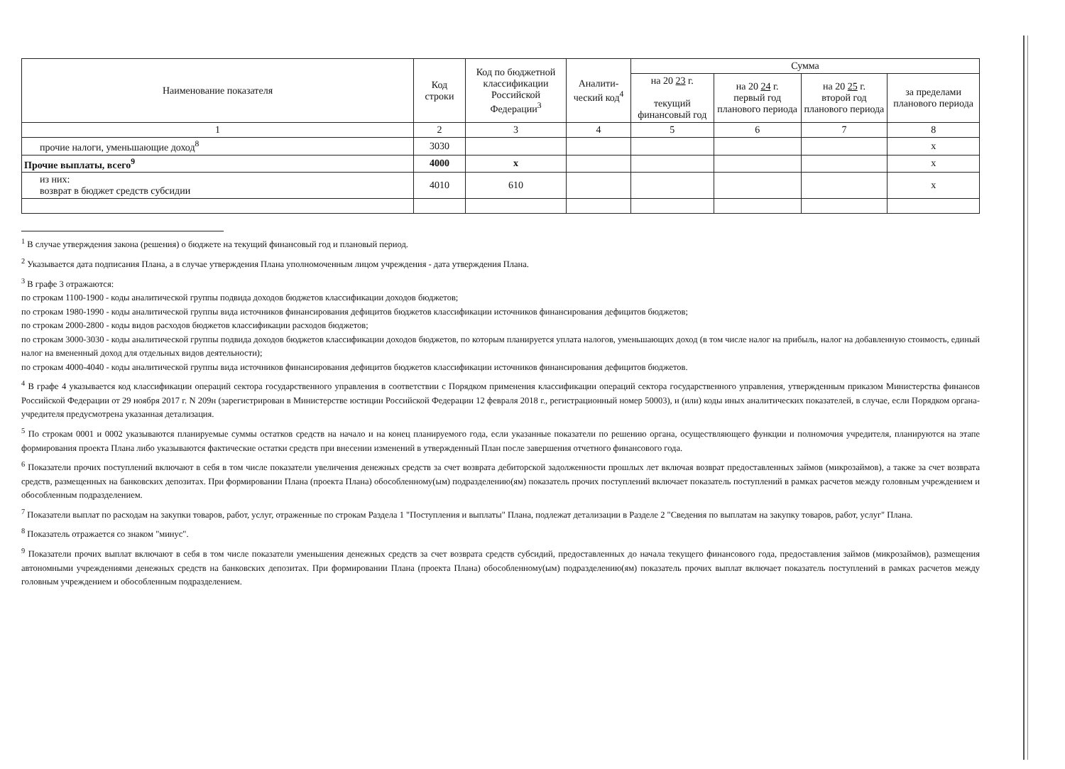| Наименование показателя | Код строки | Код по бюджетной классификации Российской Федерации<sup>3</sup> | Аналити-ческий код<sup>4</sup> | Сумма | | | |
| --- | --- | --- | --- | --- | --- | --- | --- |
| | | | | на 20 23 г. текущий финансовый год | на 20 24 г. первый год планового периода | на 20 25 г. второй год планового периода | за пределами планового периода |
| 1 | 2 | 3 | 4 | 5 | 6 | 7 | 8 |
| прочие налоги, уменьшающие доход<sup>8</sup> | 3030 | | | | | | х |
| Прочие выплаты, всего<sup>9</sup> | 4000 | х | | | | | х |
| из них: возврат в бюджет средств субсидии | 4010 | 610 | | | | | х |
<sup>1</sup> В случае утверждения закона (решения) о бюджете на текущий финансовый год и плановый период.
<sup>2</sup> Указывается дата подписания Плана, а в случае утверждения Плана уполномоченным лицом учреждения - дата утверждения Плана.
<sup>3</sup> В графе 3 отражаются:
по строкам 1100-1900 - коды аналитической группы подвида доходов бюджетов классификации доходов бюджетов;
по строкам 1980-1990 - коды аналитической группы вида источников финансирования дефицитов бюджетов классификации источников финансирования дефицитов бюджетов;
по строкам 2000-2800 - коды видов расходов бюджетов классификации расходов бюджетов;
по строкам 3000-3030 - коды аналитической группы подвида доходов бюджетов классификации доходов бюджетов, по которым планируется уплата налогов, уменьшающих доход (в том числе налог на прибыль, налог на добавленную стоимость, единый налог на вмененный доход для отдельных видов деятельности);
по строкам 4000-4040 - коды аналитической группы вида источников финансирования дефицитов бюджетов классификации источников финансирования дефицитов бюджетов.
<sup>4</sup> В графе 4 указывается код классификации операций сектора государственного управления в соответствии с Порядком применения классификации операций сектора государственного управления, утвержденным приказом Министерства финансов Российской Федерации от 29 ноября 2017 г. N 209н (зарегистрирован в Министерстве юстиции Российской Федерации 12 февраля 2018 г., регистрационный номер 50003), и (или) коды иных аналитических показателей, в случае, если Порядком органа-учредителя предусмотрена указанная детализация.
<sup>5</sup> По строкам 0001 и 0002 указываются планируемые суммы остатков средств на начало и на конец планируемого года, если указанные показатели по решению органа, осуществляющего функции и полномочия учредителя, планируются на этапе формирования проекта Плана либо указываются фактические остатки средств при внесении изменений в утвержденный План после завершения отчетного финансового года.
<sup>6</sup> Показатели прочих поступлений включают в себя в том числе показатели увеличения денежных средств за счет возврата дебиторской задолженности прошлых лет включая возврат предоставленных займов (микрозаймов), а также за счет возврата средств, размещенных на банковских депозитах. При формировании Плана (проекта Плана) обособленному(ым) подразделению(ям) показатель прочих поступлений включает показатель поступлений в рамках расчетов между головным учреждением и обособленным подразделением.
<sup>7</sup> Показатели выплат по расходам на закупки товаров, работ, услуг, отраженные по строкам Раздела 1 "Поступления и выплаты" Плана, подлежат детализации в Разделе 2 "Сведения по выплатам на закупку товаров, работ, услуг" Плана.
<sup>8</sup> Показатель отражается со знаком "минус".
<sup>9</sup> Показатели прочих выплат включают в себя в том числе показатели уменьшения денежных средств за счет возврата средств субсидий, предоставленных до начала текущего финансового года, предоставления займов (микрозаймов), размещения автономными учреждениями денежных средств на банковских депозитах. При формировании Плана (проекта Плана) обособленному(ым) подразделению(ям) показатель прочих выплат включает показатель поступлений в рамках расчетов между головным учреждением и обособленным подразделением.